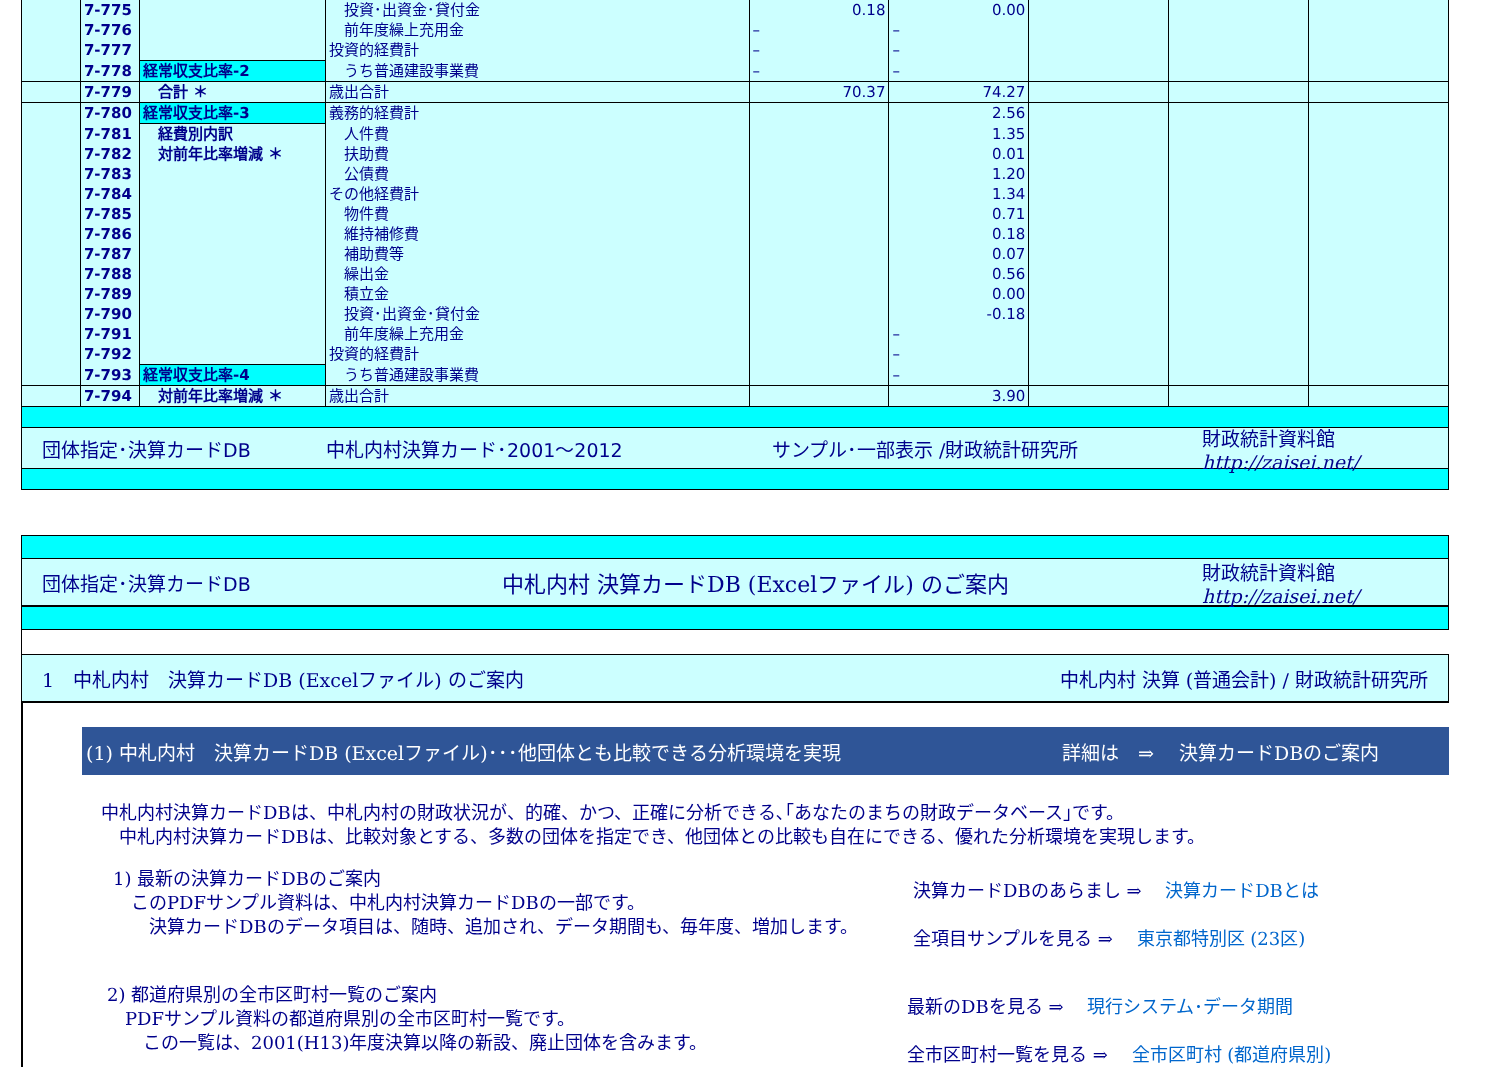| | 7-775 | | 投資･出資金･貸付金 | 0.18 | 0.00 | | | |
| | 7-776 | | 前年度繰上充用金 | – | – | | | |
| | 7-777 | | 投資的経費計 | – | – | | | |
| | 7-778 | 経常収支比率-2 | うち普通建設事業費 | – | – | | | |
| | 7-779 | 合計 ＊ | 歳出合計 | 70.37 | 74.27 | | | |
| | 7-780 | 経常収支比率-3 | 義務的経費計 | | 2.56 | | | |
| | 7-781 | 経費別内訳 | 人件費 | | 1.35 | | | |
| | 7-782 | 対前年比率増減 ＊ | 扶助費 | | 0.01 | | | |
| | 7-783 | | 公債費 | | 1.20 | | | |
| | 7-784 | | その他経費計 | | 1.34 | | | |
| | 7-785 | | 物件費 | | 0.71 | | | |
| | 7-786 | | 維持補修費 | | 0.18 | | | |
| | 7-787 | | 補助費等 | | 0.07 | | | |
| | 7-788 | | 繰出金 | | 0.56 | | | |
| | 7-789 | | 積立金 | | 0.00 | | | |
| | 7-790 | | 投資･出資金･貸付金 | | -0.18 | | | |
| | 7-791 | | 前年度繰上充用金 | | – | | | |
| | 7-792 | | 投資的経費計 | | – | | | |
| | 7-793 | 経常収支比率-4 | うち普通建設事業費 | | – | | | |
| | 7-794 | 対前年比率増減 ＊ | 歳出合計 | | 3.90 | | | |
団体指定･決算カードDB 中札内村決算カード･2001～2012 サンプル･一部表示 /財政統計研究所 財政統計資料館
http://zaisei.net/
団体指定･決算カードDB 中札内村 決算カードDB (Excelファイル) のご案内 財政統計資料館
http://zaisei.net/
1　中札内村　決算カードDB (Excelファイル) のご案内 中札内村 決算 (普通会計) / 財政統計研究所
(1) 中札内村　決算カードDB (Excelファイル)･･･他団体とも比較できる分析環境を実現 詳細は　⇒　 決算カードDBのご案内
中札内村決算カードDBは、中札内村の財政状況が、的確、かつ、正確に分析できる､｢あなたのまちの財政データベース｣です。
　中札内村決算カードDBは、比較対象とする、多数の団体を指定でき、他団体との比較も自在にできる、優れた分析環境を実現します。
1) 最新の決算カードDBのご案内
　このPDFサンプル資料は、中札内村決算カードDBの一部です。
　　決算カードDBのデータ項目は、随時、追加され、データ期間も、毎年度、増加します。
決算カードDBのあらまし ⇒　 決算カードDBとは
全項目サンプルを見る ⇒　 東京都特別区 (23区)
2) 都道府県別の全市区町村一覧のご案内
　PDFサンプル資料の都道府県別の全市区町村一覧です。
　　この一覧は、2001(H13)年度決算以降の新設、廃止団体を含みます。
最新のDBを見る ⇒　 現行システム･データ期間
全市区町村一覧を見る ⇒　 全市区町村 (都道府県別)